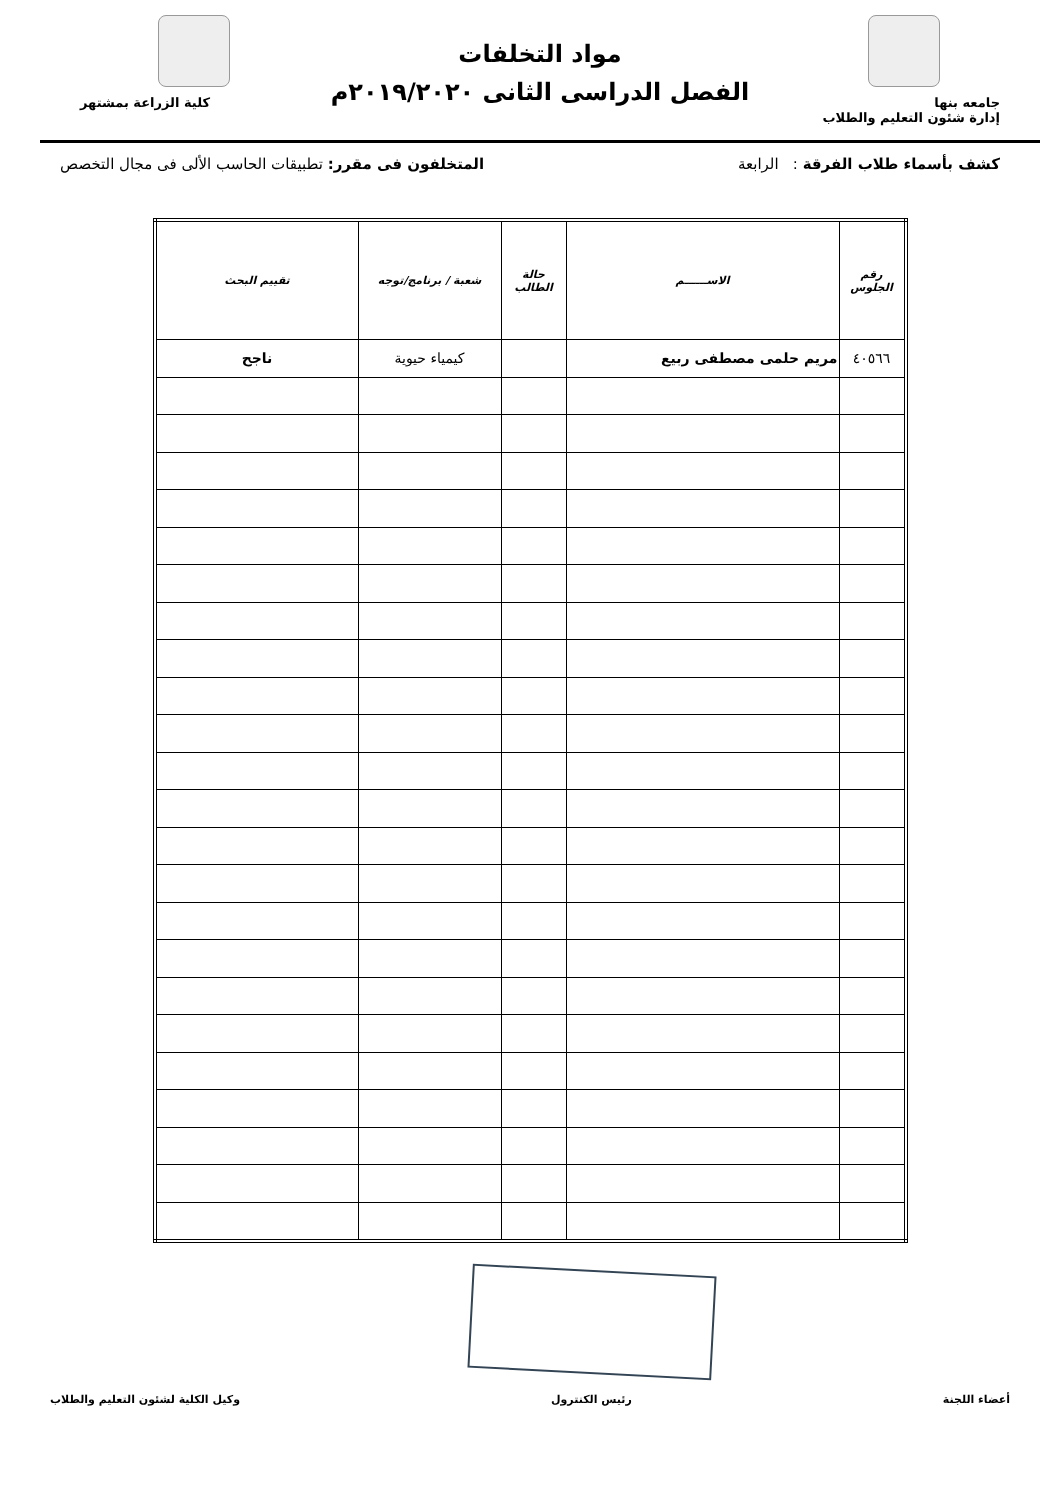جامعه بنها
إدارة شئون التعليم والطلاب
مواد التخلفات
الفصل الدراسى الثانى ٢٠١٩/٢٠٢٠م
كلية الزراعة بمشتهر
كشف بأسماء طلاب الفرقة : الرابعة المتخلفون فى مقرر: تطبيقات الحاسب الألى فى مجال التخصص
| رقم الجلوس | الاســــــم | حالة الطالب | شعبة / برنامج/توجه | تقييم البحث |
| --- | --- | --- | --- | --- |
| ٤٠٥٦٦ | مريم حلمى مصطفى ربيع | | كيمياء حيوية | ناجح |
أعضاء اللجنة رئيس الكنترول وكيل الكلية لشئون التعليم والطلاب